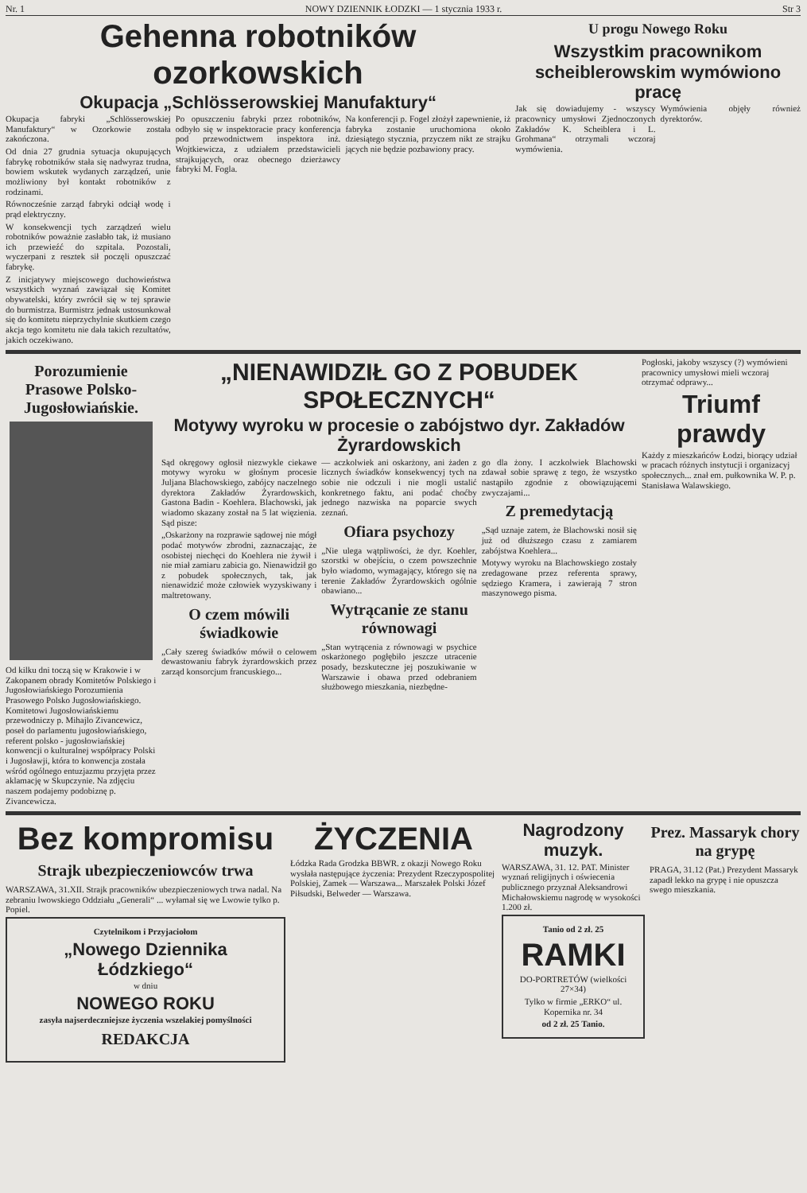Nr. 1 NOWY DZIENNIK ŁODZKI — 1 stycznia 1933 r. Str 3
Gehenna robotników ozorkowskich
Okupacja „Schlösserowskiej Manufaktury“
Okupacja fabryki „Schlösserowskiej Manufaktury“ w Ozorkowie została zakończona.
Od dnia 27 grudnia sytuacja okupujących fabrykę robotników stała się nadwyraz trudna, bowiem wskutek wydanych zarządzeń, unie możliwiony był kontakt robotników z rodzinami.
Równocześnie zarząd fabryki odciął wodę i prąd elektryczny.
W konsekwencji tych zarządzeń wielu robotników poważnie zasłabło tak, iż musiano ich przewieźć do szpitala. Pozostali, wyczerpani z resztek sił poczęli opuszczać fabrykę.
Z inicjatywy miejscowego duchowieństwa wszystkich wyznań zawiązał się Komitet obywatelski, który zwrócił się w tej sprawie do burmistrza. Burmistrz jednak ustosunkował się do komitetu nieprzychylnie skutkiem czego akcja tego komitetu nie dała takich rezultatów, jakich oczekiwano.
Po opuszczeniu fabryki przez robotników, odbyło się w inspektoracie pracy konferencja pod przewodnictwem inspektora inż. Wojtkiewicza, z udziałem przedstawicieli strajkujących, oraz obecnego dzierżawcy fabryki M. Fogla.
Na konferencji p. Fogel złożył zapewnienie, iż fabryka zostanie uruchomiona około dziesiątego stycznia, przyczem nikt ze strajku jących nie będzie pozbawiony pracy.
U progu Nowego Roku
Wszystkim pracownikom scheiblerowskim wymówiono pracę
Jak się dowiadujemy - wszyscy pracownicy umysłowi Zjednoczonych Zakładów K. Scheiblera i L. Grohmana“ otrzymali wczoraj wymówienia.
Wymówienia objęły również dyrektorów.
Porozumienie Prasowe Polsko-Jugosłowiańskie.
Od kilku dni toczą się w Krakowie i w Zakopanem obrady Komitetów Polskiego i Jugosłowiańskiego Porozumienia Prasowego Polsko Jugosłowiańskiego. Komitetowi Jugosłowiańskiemu przewodniczy p. Mihajlo Zivancewicz, poseł do parlamentu jugosłowiańskiego, referent polsko - jugosłowiańskiej konwencji o kulturalnej współpracy Polski i Jugosławji, która to konwencja została wśród ogólnego entuzjazmu przyjęta przez aklamację w Skupczynie. Na zdjęciu naszem podajemy podobiznę p. Zivancewicza.
„NIENAWIDZIŁ GO Z POBUDEK SPOŁECZNYCH“
Motywy wyroku w procesie o zabójstwo dyr. Zakładów Żyrardowskich
Sąd okręgowy ogłosił niezwykle ciekawe motywy wyroku w głośnym procesie Juljana Blachowskiego, zabójcy naczelnego dyrektora Zakładów Żyrardowskich, Gastona Badin - Koehlera. Blachowski, jak wiadomo skazany został na 5 lat więzienia. Sąd pisze:
„Oskarżony na rozprawie sądowej nie mógł podać motywów zbrodni, zaznaczając, że osobistej niechęci do Koehlera nie żywił i nie miał zamiaru zabicia go. Nienawidził go z pobudek społecznych, tak, jak nienawidzić może człowiek wyzyskiwany i maltretowany.
O czem mówili świadkowie
„Cały szereg świadków mówił o celowem dewastowaniu fabryk żyrardowskich przez zarząd konsorcjum francuskiego...
— aczkolwiek ani oskarżony, ani żaden z licznych świadków konsekwencyj tych na sobie nie odczuli i nie mogli ustalić konkretnego faktu, ani podać choćby jednego nazwiska na poparcie swych zeznań.
Ofiara psychozy
„Nie ulega wątpliwości, że dyr. Koehler, szorstki w obejściu, o czem powszechnie było wiadomo, wymagający, którego się na terenie Zakładów Żyrardowskich ogólnie obawiano...
Wytrącanie ze stanu równowagi
„Stan wytrącenia z równowagi w psychice oskarżonego pogłębiło jeszcze utracenie posady, bezskuteczne jej poszukiwanie w Warszawie i obawa przed odebraniem służbowego mieszkania, niezbędne-
go dla żony. I aczkolwiek Blachowski zdawał sobie sprawę z tego, że wszystko nastąpiło zgodnie z obowiązującemi zwyczajami...
Z premedytacją
„Sąd uznaje zatem, że Blachowski nosił się już od dłuższego czasu z zamiarem zabójstwa Koehlera...
Motywy wyroku na Blachowskiego zostały zredagowane przez referenta sprawy, sędziego Kramera, i zawierają 7 stron maszynowego pisma.
Pogłoski, jakoby wszyscy (?) wymówieni pracownicy umysłowi mieli wczoraj otrzymać odprawy...
Triumf prawdy
Każdy z mieszkańców Łodzi, biorący udział w pracach różnych instytucji i organizacyj społecznych... znał em. pułkownika W. P. p. Stanisława Walawskiego.
Bez kompromisu
Strajk ubezpieczeniowców trwa
WARSZAWA, 31.XII. Strajk pracowników ubezpieczeniowych trwa nadal. Na zebraniu lwowskiego Oddziału „Generali“ ... wyłamał się we Lwowie tylko p. Popiel.
Czytelnikom i Przyjaciołom
„Nowego Dziennika Łódzkiego“
w dniu
NOWEGO ROKU
zasyła najserdeczniejsze życzenia wszelakiej pomyślności
REDAKCJA
ŻYCZENIA
Łódzka Rada Grodzka BBWR. z okazji Nowego Roku wysłała następujące życzenia: Prezydent Rzeczypospolitej Polskiej, Zamek — Warszawa... Marszałek Polski Józef Piłsudski, Belweder — Warszawa.
Nagrodzony muzyk.
WARSZAWA, 31. 12. PAT. Minister wyznań religijnych i oświecenia publicznego przyznał Aleksandrowi Michałowskiemu nagrodę w wysokości 1.200 zł.
Tanio od 2 zł. 25
RAMKI
DO-PORTRETÓW (wielkości 27×34)
Tylko w firmie „ERKO“ ul. Kopernika nr. 34
od 2 zł. 25 Tanio.
Prez. Massaryk chory na grypę
PRAGA, 31.12 (Pat.) Prezydent Massaryk zapadł lekko na grypę i nie opuszcza swego mieszkania.